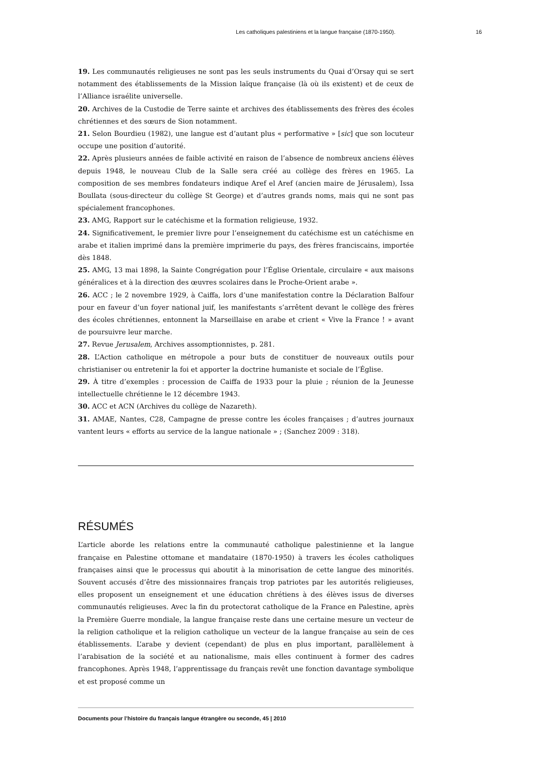Les catholiques palestiniens et la langue française (1870-1950). 16
19. Les communautés religieuses ne sont pas les seuls instruments du Quai d’Orsay qui se sert notamment des établissements de la Mission laïque française (là où ils existent) et de ceux de l’Alliance israélite universelle.
20. Archives de la Custodie de Terre sainte et archives des établissements des frères des écoles chrétiennes et des sœurs de Sion notamment.
21. Selon Bourdieu (1982), une langue est d’autant plus « performative » [sic] que son locuteur occupe une position d’autorité.
22. Après plusieurs années de faible activité en raison de l’absence de nombreux anciens élèves depuis 1948, le nouveau Club de la Salle sera créé au collège des frères en 1965. La composition de ses membres fondateurs indique Aref el Aref (ancien maire de Jérusalem), Issa Boullata (sous-directeur du collège St George) et d’autres grands noms, mais qui ne sont pas spécialement francophones.
23. AMG, Rapport sur le catéchisme et la formation religieuse, 1932.
24. Significativement, le premier livre pour l’enseignement du catéchisme est un catéchisme en arabe et italien imprimé dans la première imprimerie du pays, des frères franciscains, importée dès 1848.
25. AMG, 13 mai 1898, la Sainte Congrégation pour l’Église Orientale, circulaire « aux maisons généralices et à la direction des œuvres scolaires dans le Proche-Orient arabe ».
26. ACC ; le 2 novembre 1929, à Caiffa, lors d’une manifestation contre la Déclaration Balfour pour en faveur d’un foyer national juif, les manifestants s’arrêtent devant le collège des frères des écoles chrétiennes, entonnent la Marseillaise en arabe et crient « Vive la France ! » avant de poursuivre leur marche.
27. Revue Jerusalem, Archives assomptionnistes, p. 281.
28. L’Action catholique en métropole a pour buts de constituer de nouveaux outils pour christianiser ou entretenir la foi et apporter la doctrine humaniste et sociale de l’Église.
29. À titre d’exemples : procession de Caiffa de 1933 pour la pluie ; réunion de la Jeunesse intellectuelle chrétienne le 12 décembre 1943.
30. ACC et ACN (Archives du collège de Nazareth).
31. AMAE, Nantes, C28, Campagne de presse contre les écoles françaises ; d’autres journaux vantent leurs « efforts au service de la langue nationale » ; (Sanchez 2009 : 318).
RÉSUMÉS
L’article aborde les relations entre la communauté catholique palestinienne et la langue française en Palestine ottomane et mandataire (1870-1950) à travers les écoles catholiques françaises ainsi que le processus qui aboutit à la minorisation de cette langue des minorités. Souvent accusés d’être des missionnaires français trop patriotes par les autorités religieuses, elles proposent un enseignement et une éducation chrétiens à des élèves issus de diverses communautés religieuses. Avec la fin du protectorat catholique de la France en Palestine, après la Première Guerre mondiale, la langue française reste dans une certaine mesure un vecteur de la religion catholique et la religion catholique un vecteur de la langue française au sein de ces établissements. L’arabe y devient (cependant) de plus en plus important, parallèlement à l’arabisation de la société et au nationalisme, mais elles continuent à former des cadres francophones. Après 1948, l’apprentissage du français revêt une fonction davantage symbolique et est proposé comme un
Documents pour l’histoire du français langue étrangère ou seconde, 45 | 2010